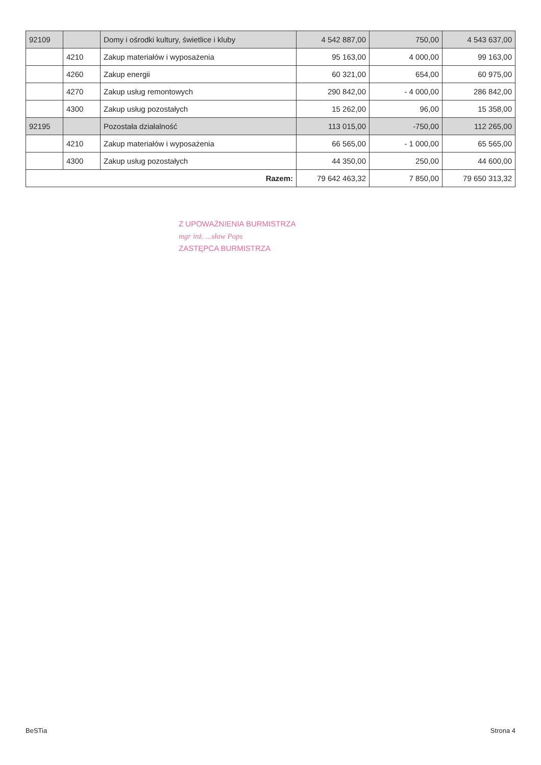| 92109 | | Domy i ośrodki kultury, świetlice i kluby | 4 542 887,00 | 750,00 | 4 543 637,00 |
| | 4210 | Zakup materiałów i wyposażenia | 95 163,00 | 4 000,00 | 99 163,00 |
| | 4260 | Zakup energii | 60 321,00 | 654,00 | 60 975,00 |
| | 4270 | Zakup usług remontowych | 290 842,00 | - 4 000,00 | 286 842,00 |
| | 4300 | Zakup usług pozostałych | 15 262,00 | 96,00 | 15 358,00 |
| 92195 | | Pozostała działalność | 113 015,00 | -750,00 | 112 265,00 |
| | 4210 | Zakup materiałów i wyposażenia | 66 565,00 | - 1 000,00 | 65 565,00 |
| | 4300 | Zakup usług pozostałych | 44 350,00 | 250,00 | 44 600,00 |
| Razem: | | | 79 642 463,32 | 7 850,00 | 79 650 313,32 |
Z UPOWAŻNIENIA BURMISTRZA
mgr inż. ...sław Pops
ZASTĘPCA BURMISTRZA
BeSTia Strona 4